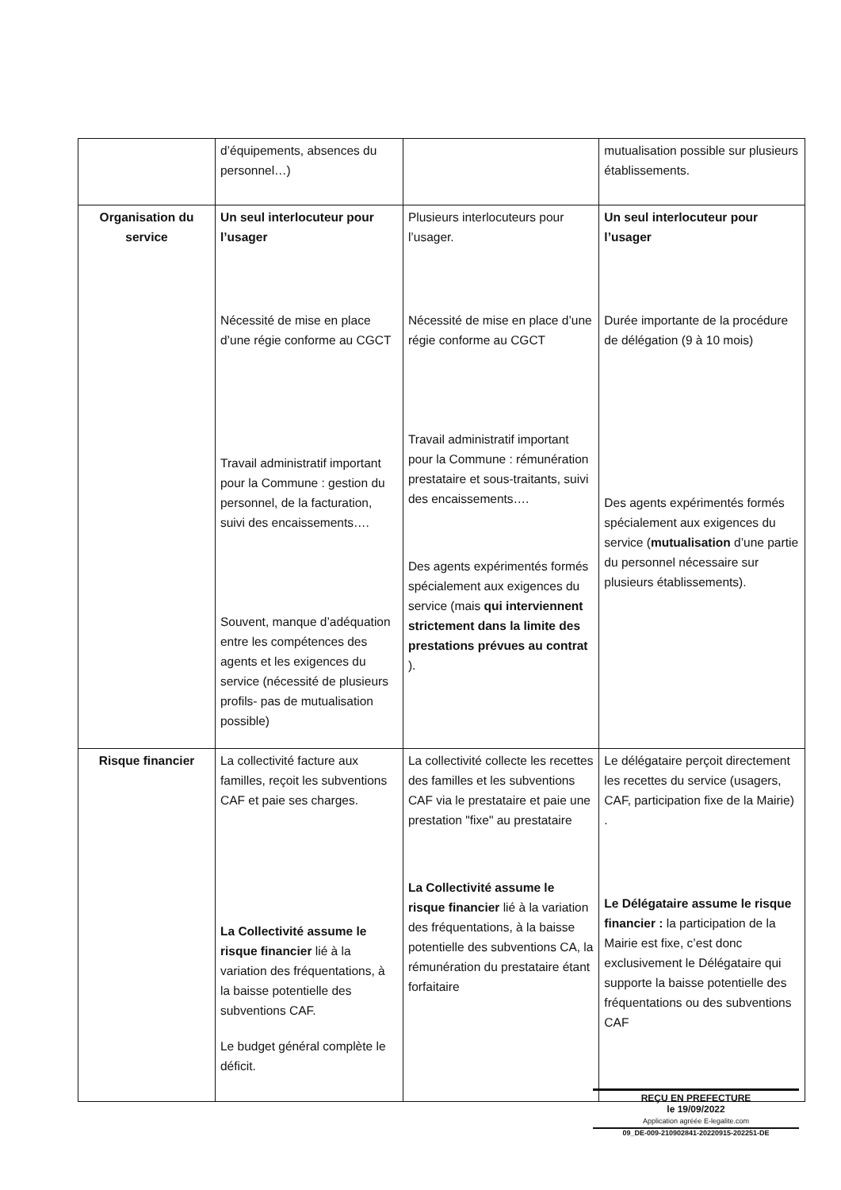| | d’équipements, absences du personnel…) | | mutualisation possible sur plusieurs établissements. |
| Organisation du service | Un seul interlocuteur pour l’usager Nécessité de mise en place d’une régie conforme au CGCT Travail administratif important pour la Commune : gestion du personnel, de la facturation, suivi des encaissements…. Souvent, manque d’adéquation entre les compétences des agents et les exigences du service (nécessité de plusieurs profils- pas de mutualisation possible) | Plusieurs interlocuteurs pour l’usager. Nécessité de mise en place d’une régie conforme au CGCT Travail administratif important pour la Commune : rémunération prestataire et sous-traitants, suivi des encaissements…. Des agents expérimentés formés spécialement aux exigences du service (mais qui interviennent strictement dans la limite des prestations prévues au contrat ). | Un seul interlocuteur pour l’usager Durée importante de la procédure de délégation (9 à 10 mois) Des agents expérimentés formés spécialement aux exigences du service ( mutualisation d’une partie du personnel nécessaire sur plusieurs établissements). |
| Risque financier | La collectivité facture aux familles, reçoit les subventions CAF et paie ses charges. La Collectivité assume le risque financier lié à la variation des fréquentations, à la baisse potentielle des subventions CAF. Le budget général complète le déficit. | La collectivité collecte les recettes des familles et les subventions CAF via le prestataire et paie une prestation "fixe" au prestataire La Collectivité assume le risque financier lié à la variation des fréquentations, à la baisse potentielle des subventions CA, la rémunération du prestataire étant forfaitaire | Le délégataire perçoit directement les recettes du service (usagers, CAF, participation fixe de la Mairie) . Le Délégataire assume le risque financier : la participation de la Mairie est fixe, c’est donc exclusivement le Délégataire qui supporte la baisse potentielle des fréquentations ou des subventions CAF |
REÇU EN PREFECTURE
le 19/09/2022
Application agréée E-legalite.com
09_DE-009-210902841-20220915-202251-DE